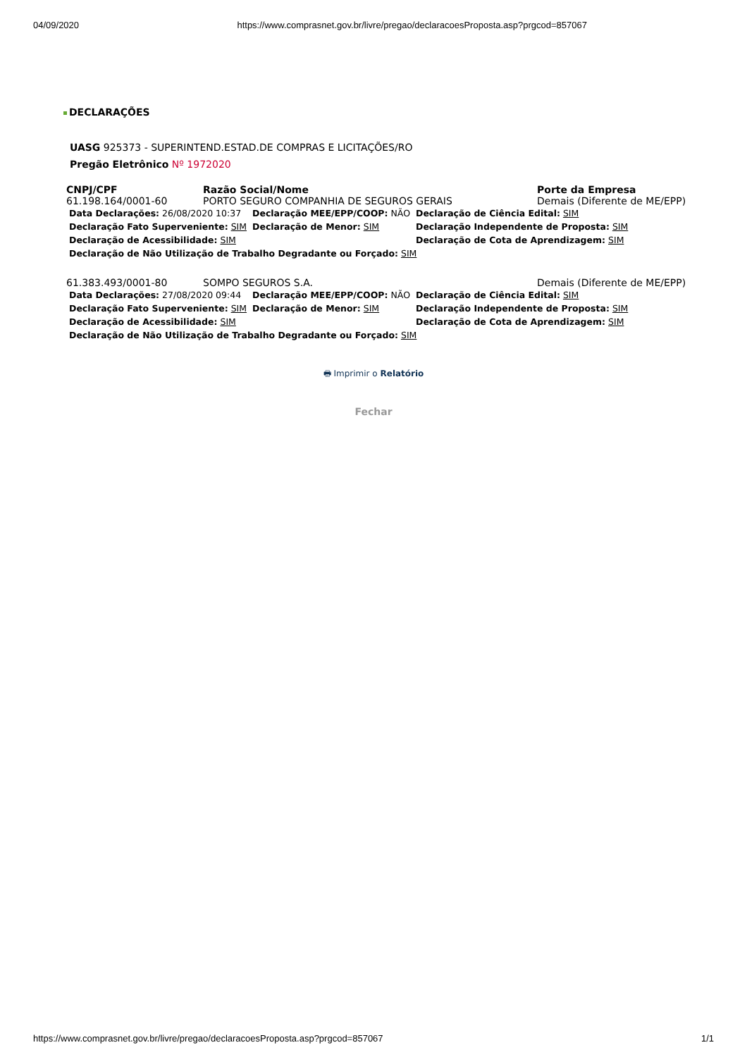04/09/2020 https://www.comprasnet.gov.br/livre/pregao/declaracoesProposta.asp?prgcod=857067
DECLARAÇÕES
UASG 925373 - SUPERINTEND.ESTAD.DE COMPRAS E LICITAÇÕES/RO
Pregão Eletrônico Nº 1972020
| CNPJ/CPF | Razão Social/Nome | Porte da Empresa |
| --- | --- | --- |
| 61.198.164/0001-60 | PORTO SEGURO COMPANHIA DE SEGUROS GERAIS | Demais (Diferente de ME/EPP) |
| / Data Declarações: 26/08/2020 10:37 / Declaração MEE/EPP/COOP: NÃO / Declaração de Ciência Edital: SIM / / Declaração Fato Superveniente: SIM / Declaração de Menor: SIM / Declaração Independente de Proposta: SIM / / Declaração de Acessibilidade: SIM / / Declaração de Cota de Aprendizagem: SIM / / Declaração de Não Utilização de Trabalho Degradante ou Forçado: SIM / / / | | |
| 61.383.493/0001-80 | SOMPO SEGUROS S.A. | Demais (Diferente de ME/EPP) |
| / Data Declarações: 27/08/2020 09:44 / Declaração MEE/EPP/COOP: NÃO / Declaração de Ciência Edital: SIM / / Declaração Fato Superveniente: SIM / Declaração de Menor: SIM / Declaração Independente de Proposta: SIM / / Declaração de Acessibilidade: SIM / / Declaração de Cota de Aprendizagem: SIM / / Declaração de Não Utilização de Trabalho Degradante ou Forçado: SIM / / / | | |
🖶 Imprimir o Relatório
Fechar
https://www.comprasnet.gov.br/livre/pregao/declaracoesProposta.asp?prgcod=857067 1/1